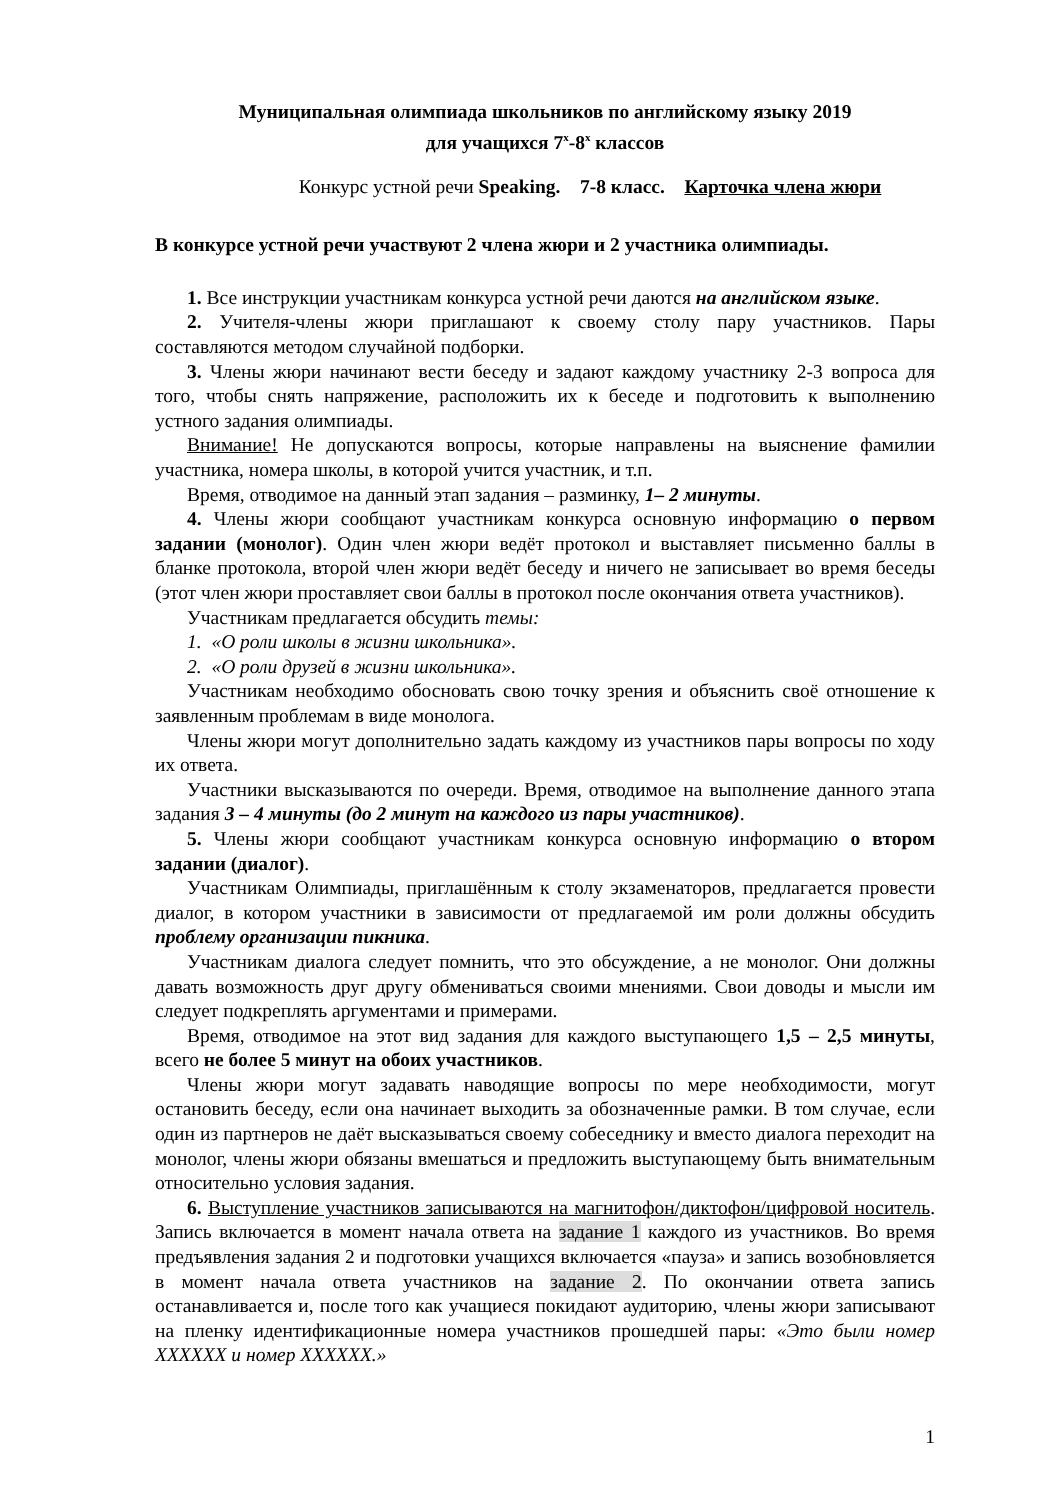Муниципальная олимпиада школьников по английскому языку 2019
для учащихся 7<sup>х</sup>-8<sup>х</sup> классов
Конкурс устной речи Speaking. 7-8 класс. Карточка члена жюри
В конкурсе устной речи участвуют 2 члена жюри и 2 участника олимпиады.
1. Все инструкции участникам конкурса устной речи даются на английском языке.
2. Учителя-члены жюри приглашают к своему столу пару участников. Пары составляются методом случайной подборки.
3. Члены жюри начинают вести беседу и задают каждому участнику 2-3 вопроса для того, чтобы снять напряжение, расположить их к беседе и подготовить к выполнению устного задания олимпиады.
Внимание! Не допускаются вопросы, которые направлены на выяснение фамилии участника, номера школы, в которой учится участник, и т.п.
Время, отводимое на данный этап задания – разминку, 1– 2 минуты.
4. Члены жюри сообщают участникам конкурса основную информацию о первом задании (монолог). Один член жюри ведёт протокол и выставляет письменно баллы в бланке протокола, второй член жюри ведёт беседу и ничего не записывает во время беседы (этот член жюри проставляет свои баллы в протокол после окончания ответа участников).
Участникам предлагается обсудить темы:
1. «О роли школы в жизни школьника».
2. «О роли друзей в жизни школьника».
Участникам необходимо обосновать свою точку зрения и объяснить своё отношение к заявленным проблемам в виде монолога.
Члены жюри могут дополнительно задать каждому из участников пары вопросы по ходу их ответа.
Участники высказываются по очереди. Время, отводимое на выполнение данного этапа задания 3 – 4 минуты (до 2 минут на каждого из пары участников).
5. Члены жюри сообщают участникам конкурса основную информацию о втором задании (диалог).
Участникам Олимпиады, приглашённым к столу экзаменаторов, предлагается провести диалог, в котором участники в зависимости от предлагаемой им роли должны обсудить проблему организации пикника.
Участникам диалога следует помнить, что это обсуждение, а не монолог. Они должны давать возможность друг другу обмениваться своими мнениями. Свои доводы и мысли им следует подкреплять аргументами и примерами.
Время, отводимое на этот вид задания для каждого выступающего 1,5 – 2,5 минуты, всего не более 5 минут на обоих участников.
Члены жюри могут задавать наводящие вопросы по мере необходимости, могут остановить беседу, если она начинает выходить за обозначенные рамки. В том случае, если один из партнеров не даёт высказываться своему собеседнику и вместо диалога переходит на монолог, члены жюри обязаны вмешаться и предложить выступающему быть внимательным относительно условия задания.
6. Выступление участников записываются на магнитофон/диктофон/цифровой носитель. Запись включается в момент начала ответа на задание 1 каждого из участников. Во время предъявления задания 2 и подготовки учащихся включается «пауза» и запись возобновляется в момент начала ответа участников на задание 2. По окончании ответа запись останавливается и, после того как учащиеся покидают аудиторию, члены жюри записывают на пленку идентификационные номера участников прошедшей пары: «Это были номер ХХХХХХ и номер ХХХХХХ.»
1